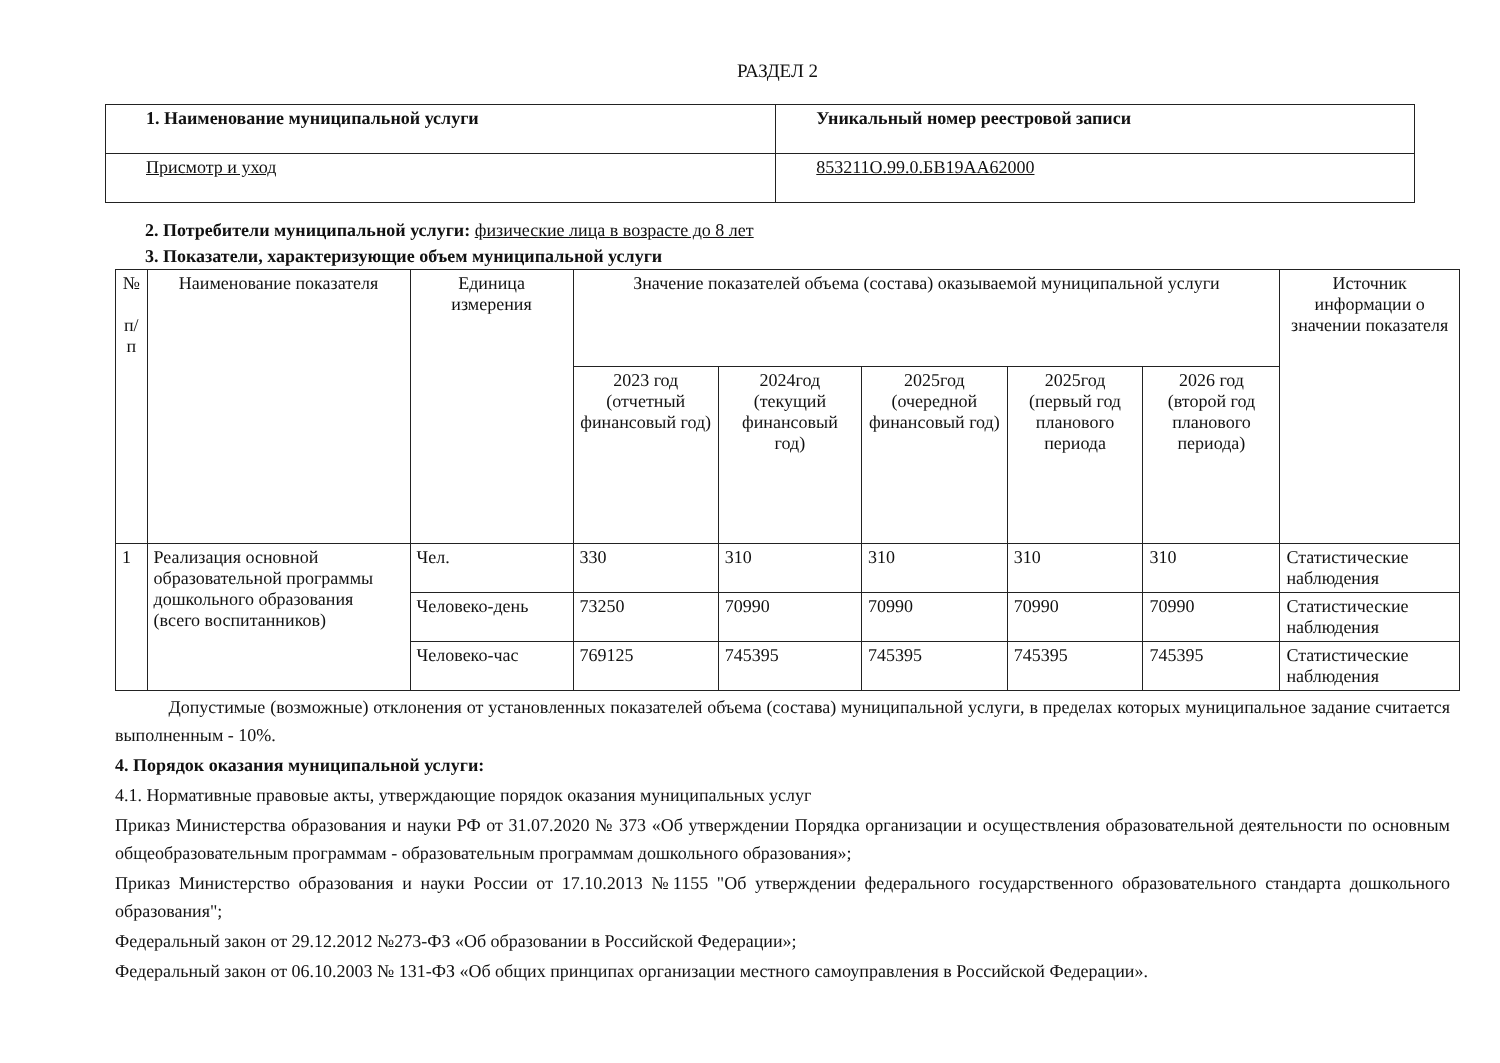РАЗДЕЛ 2
| 1. Наименование муниципальной услуги | Уникальный номер реестровой записи |
| Присмотр и уход | 853211О.99.0.БВ19АА62000 |
2. Потребители муниципальной услуги: физические лица в возрасте до 8 лет
3. Показатели, характеризующие объем муниципальной услуги
| № п/п | Наименование показателя | Единица измерения | Значение показателей объема (состава) оказываемой муниципальной услуги | | | | | Источник информации о значении показателя |
| --- | --- | --- | --- | --- | --- | --- | --- | --- |
| | | | 2023 год (отчетный финансовый год) | 2024год (текущий финансовый год) | 2025год (очередной финансовый год) | 2025год (первый год планового периода | 2026 год (второй год планового периода) | |
| 1 | Реализация основной образовательной программы дошкольного образования (всего воспитанников) | Чел. | 330 | 310 | 310 | 310 | 310 | Статистические наблюдения |
| | | Человеко-день | 73250 | 70990 | 70990 | 70990 | 70990 | Статистические наблюдения |
| | | Человеко-час | 769125 | 745395 | 745395 | 745395 | 745395 | Статистические наблюдения |
Допустимые (возможные) отклонения от установленных показателей объема (состава) муниципальной услуги, в пределах которых муниципальное задание считается выполненным - 10%.
4. Порядок оказания муниципальной услуги:
4.1. Нормативные правовые акты, утверждающие порядок оказания муниципальных услуг
Приказ Министерства образования и науки РФ от 31.07.2020 № 373 «Об утверждении Порядка организации и осуществления образовательной деятельности по основным общеобразовательным программам - образовательным программам дошкольного образования»;
Приказ Министерство образования и науки России от 17.10.2013 №1155 "Об утверждении федерального государственного образовательного стандарта дошкольного образования";
Федеральный закон от 29.12.2012 №273-ФЗ «Об образовании в Российской Федерации»;
Федеральный закон от 06.10.2003 № 131-ФЗ «Об общих принципах организации местного самоуправления в Российской Федерации».